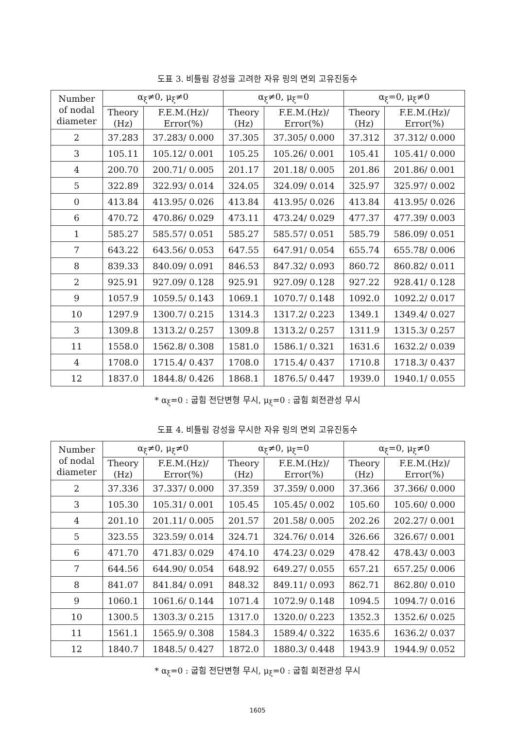도표 3. 비틀림 강성을 고려한 자유 링의 면외 고유진동수
| Number of nodal diameter | α<sub>ξ</sub>≠0, μ<sub>ξ</sub>≠0 | | α<sub>ξ</sub>≠0, μ<sub>ξ</sub>=0 | | α<sub>ξ</sub>=0, μ<sub>ξ</sub>≠0 | |
| --- | --- | --- | --- | --- | --- | --- |
| | Theory (Hz) | F.E.M.(Hz)/ Error(%) | Theory (Hz) | F.E.M.(Hz)/ Error(%) | Theory (Hz) | F.E.M.(Hz)/ Error(%) |
| 2 | 37.283 | 37.283/ 0.000 | 37.305 | 37.305/ 0.000 | 37.312 | 37.312/ 0.000 |
| 3 | 105.11 | 105.12/ 0.001 | 105.25 | 105.26/ 0.001 | 105.41 | 105.41/ 0.000 |
| 4 | 200.70 | 200.71/ 0.005 | 201.17 | 201.18/ 0.005 | 201.86 | 201.86/ 0.001 |
| 5 | 322.89 | 322.93/ 0.014 | 324.05 | 324.09/ 0.014 | 325.97 | 325.97/ 0.002 |
| 0 | 413.84 | 413.95/ 0.026 | 413.84 | 413.95/ 0.026 | 413.84 | 413.95/ 0.026 |
| 6 | 470.72 | 470.86/ 0.029 | 473.11 | 473.24/ 0.029 | 477.37 | 477.39/ 0.003 |
| 1 | 585.27 | 585.57/ 0.051 | 585.27 | 585.57/ 0.051 | 585.79 | 586.09/ 0.051 |
| 7 | 643.22 | 643.56/ 0.053 | 647.55 | 647.91/ 0.054 | 655.74 | 655.78/ 0.006 |
| 8 | 839.33 | 840.09/ 0.091 | 846.53 | 847.32/ 0.093 | 860.72 | 860.82/ 0.011 |
| 2 | 925.91 | 927.09/ 0.128 | 925.91 | 927.09/ 0.128 | 927.22 | 928.41/ 0.128 |
| 9 | 1057.9 | 1059.5/ 0.143 | 1069.1 | 1070.7/ 0.148 | 1092.0 | 1092.2/ 0.017 |
| 10 | 1297.9 | 1300.7/ 0.215 | 1314.3 | 1317.2/ 0.223 | 1349.1 | 1349.4/ 0.027 |
| 3 | 1309.8 | 1313.2/ 0.257 | 1309.8 | 1313.2/ 0.257 | 1311.9 | 1315.3/ 0.257 |
| 11 | 1558.0 | 1562.8/ 0.308 | 1581.0 | 1586.1/ 0.321 | 1631.6 | 1632.2/ 0.039 |
| 4 | 1708.0 | 1715.4/ 0.437 | 1708.0 | 1715.4/ 0.437 | 1710.8 | 1718.3/ 0.437 |
| 12 | 1837.0 | 1844.8/ 0.426 | 1868.1 | 1876.5/ 0.447 | 1939.0 | 1940.1/ 0.055 |
* α<sub>ξ</sub>=0 : 굽힘 전단변형 무시, μ<sub>ξ</sub>=0 : 굽힘 회전관성 무시
도표 4. 비틀림 강성을 무시한 자유 링의 면외 고유진동수
| Number of nodal diameter | α<sub>ξ</sub>≠0, μ<sub>ξ</sub>≠0 | | α<sub>ξ</sub>≠0, μ<sub>ξ</sub>=0 | | α<sub>ξ</sub>=0, μ<sub>ξ</sub>≠0 | |
| --- | --- | --- | --- | --- | --- | --- |
| | Theory (Hz) | F.E.M.(Hz)/ Error(%) | Theory (Hz) | F.E.M.(Hz)/ Error(%) | Theory (Hz) | F.E.M.(Hz)/ Error(%) |
| 2 | 37.336 | 37.337/ 0.000 | 37.359 | 37.359/ 0.000 | 37.366 | 37.366/ 0.000 |
| 3 | 105.30 | 105.31/ 0.001 | 105.45 | 105.45/ 0.002 | 105.60 | 105.60/ 0.000 |
| 4 | 201.10 | 201.11/ 0.005 | 201.57 | 201.58/ 0.005 | 202.26 | 202.27/ 0.001 |
| 5 | 323.55 | 323.59/ 0.014 | 324.71 | 324.76/ 0.014 | 326.66 | 326.67/ 0.001 |
| 6 | 471.70 | 471.83/ 0.029 | 474.10 | 474.23/ 0.029 | 478.42 | 478.43/ 0.003 |
| 7 | 644.56 | 644.90/ 0.054 | 648.92 | 649.27/ 0.055 | 657.21 | 657.25/ 0.006 |
| 8 | 841.07 | 841.84/ 0.091 | 848.32 | 849.11/ 0.093 | 862.71 | 862.80/ 0.010 |
| 9 | 1060.1 | 1061.6/ 0.144 | 1071.4 | 1072.9/ 0.148 | 1094.5 | 1094.7/ 0.016 |
| 10 | 1300.5 | 1303.3/ 0.215 | 1317.0 | 1320.0/ 0.223 | 1352.3 | 1352.6/ 0.025 |
| 11 | 1561.1 | 1565.9/ 0.308 | 1584.3 | 1589.4/ 0.322 | 1635.6 | 1636.2/ 0.037 |
| 12 | 1840.7 | 1848.5/ 0.427 | 1872.0 | 1880.3/ 0.448 | 1943.9 | 1944.9/ 0.052 |
* α<sub>ξ</sub>=0 : 굽힘 전단변형 무시, μ<sub>ξ</sub>=0 : 굽힘 회전관성 무시
1605